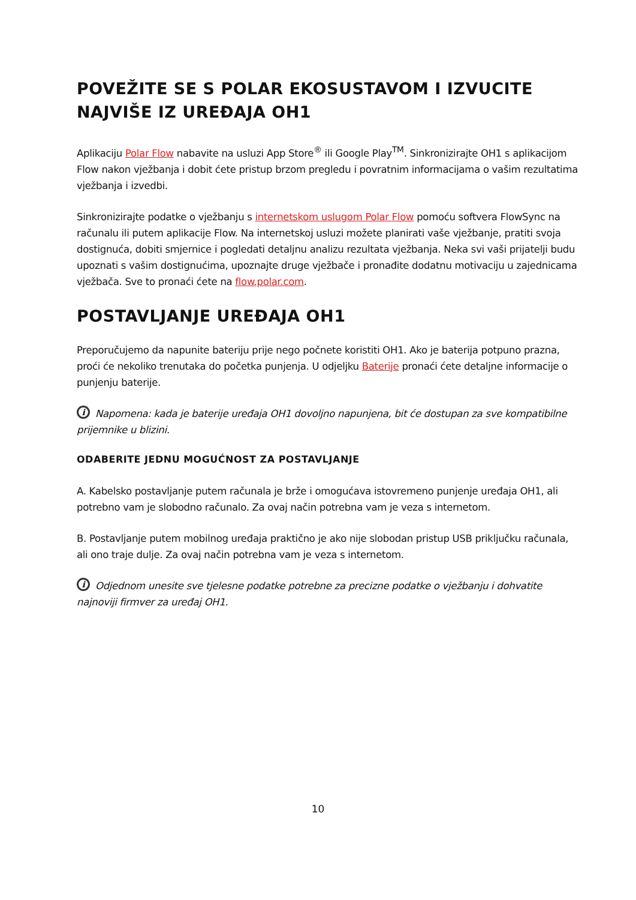POVEŽITE SE S POLAR EKOSUSTAVOM I IZVUCITE NAJVIŠE IZ UREĐAJA OH1
Aplikaciju Polar Flow nabavite na usluzi App Store<sup>®</sup> ili Google Play<sup>TM</sup>. Sinkronizirajte OH1 s aplikacijom Flow nakon vježbanja i dobit ćete pristup brzom pregledu i povratnim informacijama o vašim rezultatima vježbanja i izvedbi.
Sinkronizirajte podatke o vježbanju s internetskom uslugom Polar Flow pomoću softvera FlowSync na računalu ili putem aplikacije Flow. Na internetskoj usluzi možete planirati vaše vježbanje, pratiti svoja dostignuća, dobiti smjernice i pogledati detaljnu analizu rezultata vježbanja. Neka svi vaši prijatelji budu upoznati s vašim dostignućima, upoznajte druge vježbače i pronađite dodatnu motivaciju u zajednicama vježbača. Sve to pronaći ćete na flow.polar.com.
POSTAVLJANJE UREĐAJA OH1
Preporučujemo da napunite bateriju prije nego počnete koristiti OH1. Ako je baterija potpuno prazna, proći će nekoliko trenutaka do početka punjenja. U odjeljku Baterije pronaći ćete detaljne informacije o punjenju baterije.
i Napomena: kada je baterije uređaja OH1 dovoljno napunjena, bit će dostupan za sve kompatibilne prijemnike u blizini.
ODABERITE JEDNU MOGUĆNOST ZA POSTAVLJANJE
A. Kabelsko postavljanje putem računala je brže i omogućava istovremeno punjenje uređaja OH1, ali potrebno vam je slobodno računalo. Za ovaj način potrebna vam je veza s internetom.
B. Postavljanje putem mobilnog uređaja praktično je ako nije slobodan pristup USB priključku računala, ali ono traje dulje. Za ovaj način potrebna vam je veza s internetom.
i Odjednom unesite sve tjelesne podatke potrebne za precizne podatke o vježbanju i dohvatite najnoviji firmver za uređaj OH1.
10